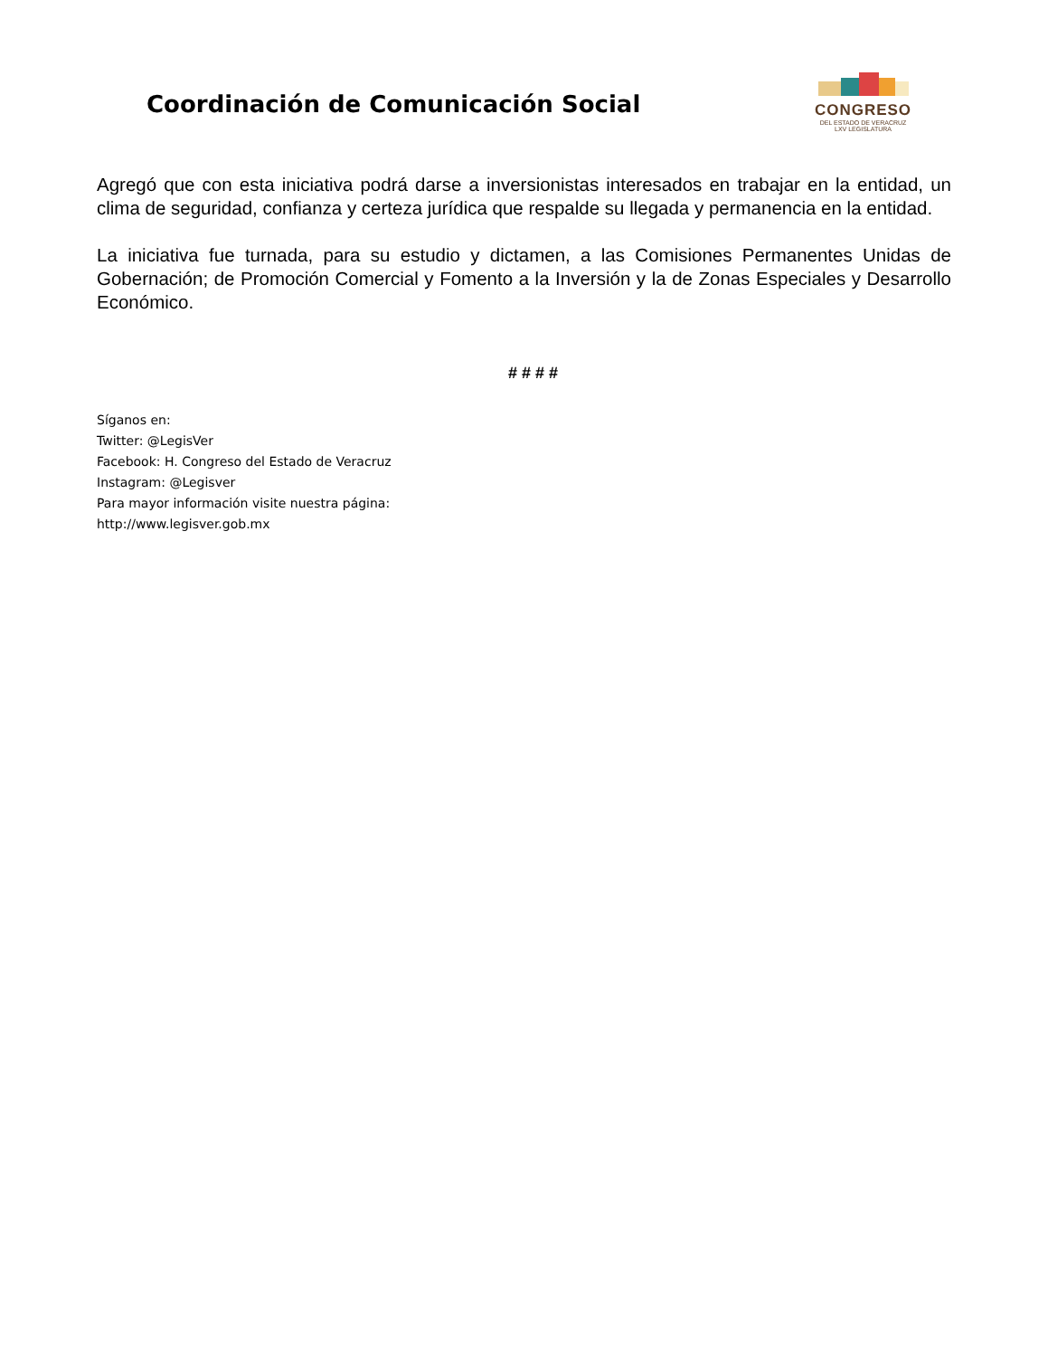Coordinación de Comunicación Social
CONGRESO
DEL ESTADO DE VERACRUZ
LXV LEGISLATURA
Agregó que con esta iniciativa podrá darse a inversionistas interesados en trabajar en la entidad, un clima de seguridad, confianza y certeza jurídica que respalde su llegada y permanencia en la entidad.
La iniciativa fue turnada, para su estudio y dictamen, a las Comisiones Permanentes Unidas de Gobernación; de Promoción Comercial y Fomento a la Inversión y la de Zonas Especiales y Desarrollo Económico.
# # # #
Síganos en:
Twitter: @LegisVer
Facebook: H. Congreso del Estado de Veracruz
Instagram: @Legisver
Para mayor información visite nuestra página:
http://www.legisver.gob.mx